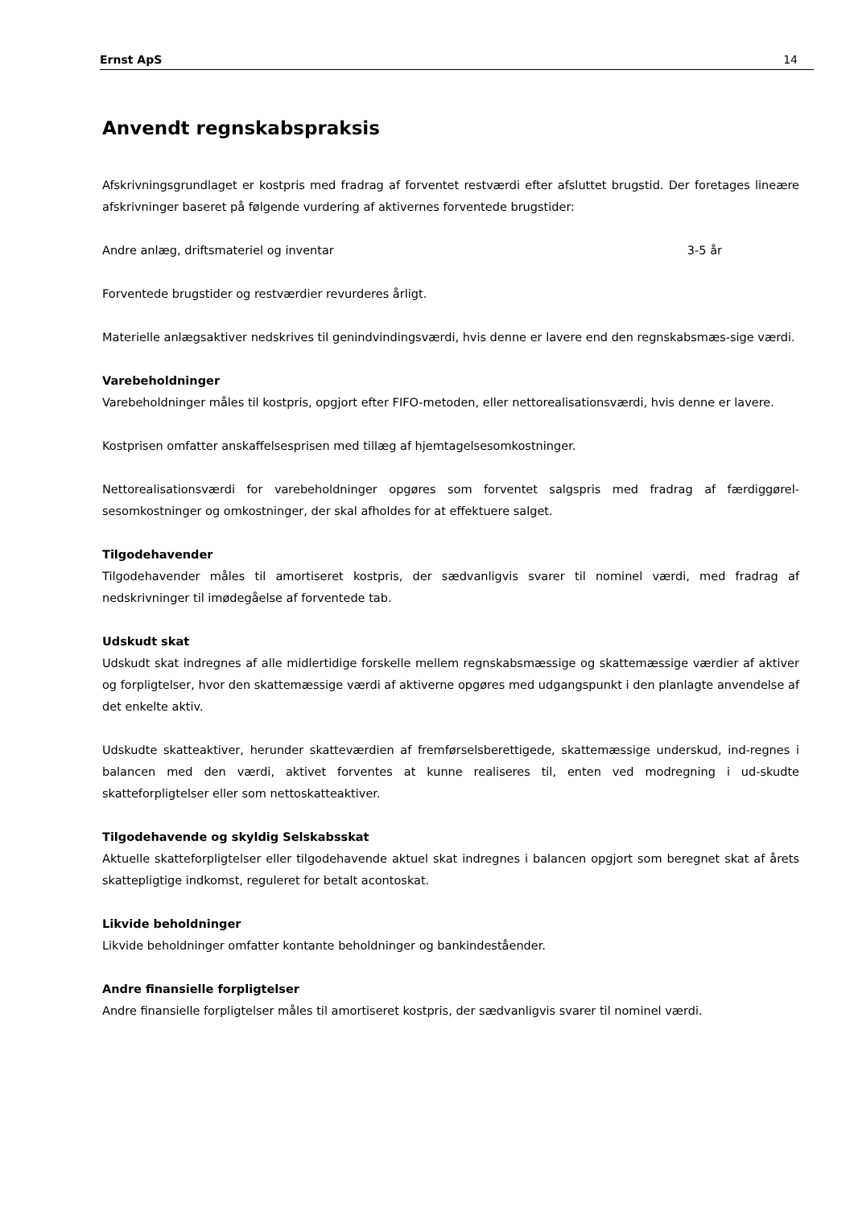Ernst ApS 14
Anvendt regnskabspraksis
Afskrivningsgrundlaget er kostpris med fradrag af forventet restværdi efter afsluttet brugstid. Der foretages lineære afskrivninger baseret på følgende vurdering af aktivernes forventede brugstider:
| Andre anlæg, driftsmateriel og inventar | 3-5 år |
Forventede brugstider og restværdier revurderes årligt.
Materielle anlægsaktiver nedskrives til genindvindingsværdi, hvis denne er lavere end den regnskabsmæs-sige værdi.
Varebeholdninger
Varebeholdninger måles til kostpris, opgjort efter FIFO-metoden, eller nettorealisationsværdi, hvis denne er lavere.
Kostprisen omfatter anskaffelsesprisen med tillæg af hjemtagelsesomkostninger.
Nettorealisationsværdi for varebeholdninger opgøres som forventet salgspris med fradrag af færdiggørel-sesomkostninger og omkostninger, der skal afholdes for at effektuere salget.
Tilgodehavender
Tilgodehavender måles til amortiseret kostpris, der sædvanligvis svarer til nominel værdi, med fradrag af nedskrivninger til imødegåelse af forventede tab.
Udskudt skat
Udskudt skat indregnes af alle midlertidige forskelle mellem regnskabsmæssige og skattemæssige værdier af aktiver og forpligtelser, hvor den skattemæssige værdi af aktiverne opgøres med udgangspunkt i den planlagte anvendelse af det enkelte aktiv.
Udskudte skatteaktiver, herunder skatteværdien af fremførselsberettigede, skattemæssige underskud, ind-regnes i balancen med den værdi, aktivet forventes at kunne realiseres til, enten ved modregning i ud-skudte skatteforpligtelser eller som nettoskatteaktiver.
Tilgodehavende og skyldig Selskabsskat
Aktuelle skatteforpligtelser eller tilgodehavende aktuel skat indregnes i balancen opgjort som beregnet skat af årets skattepligtige indkomst, reguleret for betalt acontoskat.
Likvide beholdninger
Likvide beholdninger omfatter kontante beholdninger og bankindeståender.
Andre finansielle forpligtelser
Andre finansielle forpligtelser måles til amortiseret kostpris, der sædvanligvis svarer til nominel værdi.